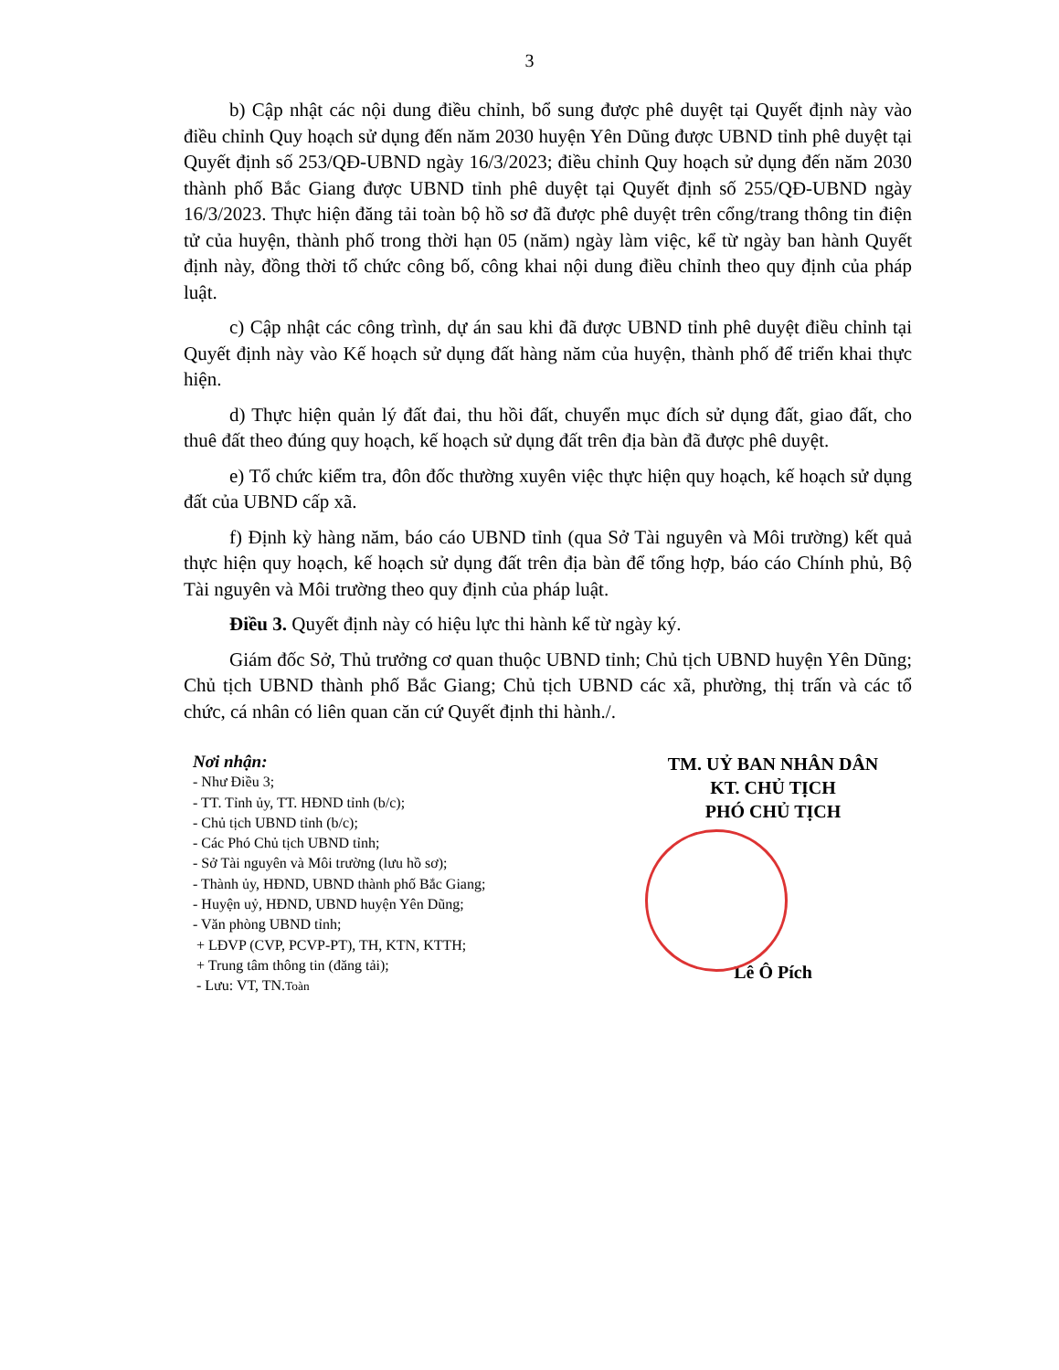3
b) Cập nhật các nội dung điều chỉnh, bổ sung được phê duyệt tại Quyết định này vào điều chỉnh Quy hoạch sử dụng đến năm 2030 huyện Yên Dũng được UBND tỉnh phê duyệt tại Quyết định số 253/QĐ-UBND ngày 16/3/2023; điều chỉnh Quy hoạch sử dụng đến năm 2030 thành phố Bắc Giang được UBND tỉnh phê duyệt tại Quyết định số 255/QĐ-UBND ngày 16/3/2023. Thực hiện đăng tải toàn bộ hồ sơ đã được phê duyệt trên cổng/trang thông tin điện tử của huyện, thành phố trong thời hạn 05 (năm) ngày làm việc, kể từ ngày ban hành Quyết định này, đồng thời tổ chức công bố, công khai nội dung điều chỉnh theo quy định của pháp luật.
c) Cập nhật các công trình, dự án sau khi đã được UBND tỉnh phê duyệt điều chỉnh tại Quyết định này vào Kế hoạch sử dụng đất hàng năm của huyện, thành phố để triển khai thực hiện.
d) Thực hiện quản lý đất đai, thu hồi đất, chuyển mục đích sử dụng đất, giao đất, cho thuê đất theo đúng quy hoạch, kế hoạch sử dụng đất trên địa bàn đã được phê duyệt.
e) Tổ chức kiểm tra, đôn đốc thường xuyên việc thực hiện quy hoạch, kế hoạch sử dụng đất của UBND cấp xã.
f) Định kỳ hàng năm, báo cáo UBND tỉnh (qua Sở Tài nguyên và Môi trường) kết quả thực hiện quy hoạch, kế hoạch sử dụng đất trên địa bàn để tổng hợp, báo cáo Chính phủ, Bộ Tài nguyên và Môi trường theo quy định của pháp luật.
Điều 3. Quyết định này có hiệu lực thi hành kể từ ngày ký.
Giám đốc Sở, Thủ trưởng cơ quan thuộc UBND tỉnh; Chủ tịch UBND huyện Yên Dũng; Chủ tịch UBND thành phố Bắc Giang; Chủ tịch UBND các xã, phường, thị trấn và các tổ chức, cá nhân có liên quan căn cứ Quyết định thi hành./.
Nơi nhận:
- Như Điều 3;
- TT. Tỉnh ủy, TT. HĐND tỉnh (b/c);
- Chủ tịch UBND tỉnh (b/c);
- Các Phó Chủ tịch UBND tỉnh;
- Sở Tài nguyên và Môi trường (lưu hồ sơ);
- Thành ủy, HĐND, UBND thành phố Bắc Giang;
- Huyện uỷ, HĐND, UBND huyện Yên Dũng;
- Văn phòng UBND tỉnh;
+ LĐVP (CVP, PCVP-PT), TH, KTN, KTTH;
+ Trung tâm thông tin (đăng tải);
- Lưu: VT, TN.Toàn
TM. UỶ BAN NHÂN DÂN
KT. CHỦ TỊCH
PHÓ CHỦ TỊCH
Lê Ô Pích